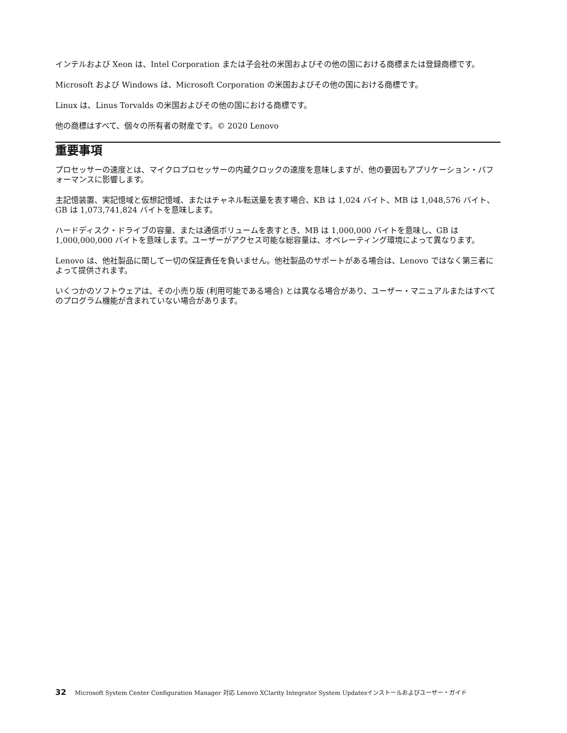インテルおよび Xeon は、Intel Corporation または子会社の米国およびその他の国における商標または登録商標です。
Microsoft および Windows は、Microsoft Corporation の米国およびその他の国における商標です。
Linux は、Linus Torvalds の米国およびその他の国における商標です。
他の商標はすべて、個々の所有者の財産です。© 2020 Lenovo
重要事項
プロセッサーの速度とは、マイクロプロセッサーの内蔵クロックの速度を意味しますが、他の要因もアプリケーション・パフォーマンスに影響します。
主記憶装置、実記憶域と仮想記憶域、またはチャネル転送量を表す場合、KB は 1,024 バイト、MB は 1,048,576 バイト、GB は 1,073,741,824 バイトを意味します。
ハードディスク・ドライブの容量、または通信ボリュームを表すとき、MB は 1,000,000 バイトを意味し、GB は 1,000,000,000 バイトを意味します。ユーザーがアクセス可能な総容量は、オペレーティング環境によって異なります。
Lenovo は、他社製品に関して一切の保証責任を負いません。他社製品のサポートがある場合は、Lenovo ではなく第三者によって提供されます。
いくつかのソフトウェアは、その小売り版 (利用可能である場合) とは異なる場合があり、ユーザー・マニュアルまたはすべてのプログラム機能が含まれていない場合があります。
32 Microsoft System Center Configuration Manager 対応 Lenovo XClarity Integrator System Updatesインストールおよびユーザー・ガイド